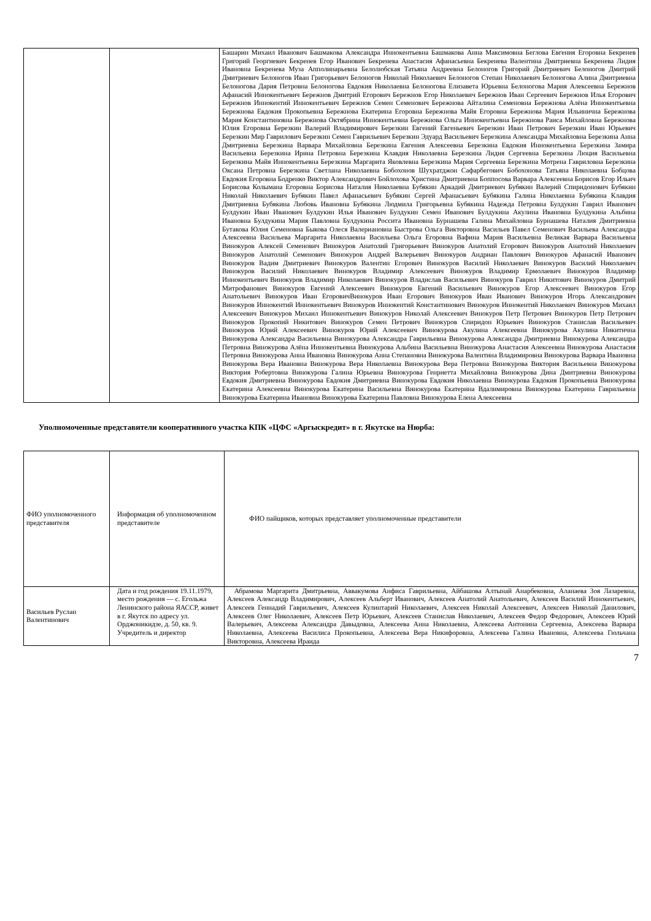| | | Башарин Михаил Иванович Башмакова Александра Иннокентьевна Башмакова Анна Максимовна Беглова Евгения Егоровна Бекренев Григорий Георгиевич Бекренев Егор Иванович Бекренева Анастасия Афанасьевна Бекренева Валентина Дмитриевна Бекренева Лидия Ивановна Бекренева Муза Апполинарьевна Белолюбская Татьяна Андреевна Белоногов Григорий Дмитриевич Белоногов Дмитрий Дмитриевич Белоногов Иван Григорьевич Белоногов Николай Николаевич Белоногов Степан Николаевич Белоногова Алина Дмитриевна Белоногова Дария Петровна Белоногова Евдокия Николаевна Белоногова Елизавета Юрьевна Белоногова Мария Алексеевна Бережнов Афанасий Иннокентьевич Бережнов Дмитрий Егорович Бережнов Егор Николаевич Бережнов Иван Сергеевич Бережнов Илья Егорович Бережнов Иннокентий Иннокентьевич Бережнов Семен Семенович Бережнова Айталина Семеновна Бережнова Алёна Иннокентьевна Бережнова Евдокия Прокопьевна Бережнова Екатерина Егоровна Бережнова Майя Егоровна Бережнова Мария Ильинична Бережнова Мария Константиновна Бережнова Октябрина Иннокентьевна Бережнова Ольга Иннокентьевна Бережнова Раиса Михайловна Бережнова Юлия Егоровна Березкин Валерий Владимирович Березкин Евгений Евгеньевич Березкин Иван Петрович Березкин Иван Юрьевич Березкин Мир Гаврилович Березкин Семен Гаврильевич Березкин Эдуард Васильевич Березкина Александра Михайловна Березкина Анна Дмитриевна Березкина Варвара Михайловна Березкина Евгения Алексеевна Березкина Евдокия Иннокентьевна Березкина Замира Васильевна Березкина Ирина Петровна Березкина Клавдия Николаевна Березкина Лидия Сергеевна Березкина Люция Васильевна Березкина Майя Иннокентьевна Березкина Маргарита Яковлевна Березкина Мария Сергеевна Березкина Мотрена Гавриловна Березкина Оксана Петровна Березкина Светлана Николаевна Бобохонов Шухратджон Сафарбегович Бобохонова Татьяна Николаевна Бобцова Евдокия Егоровна Бодренко Виктор Александрович Бойлохова Христина Дмитриевна Боппосова Варвара Алексеевна Борисов Егор Ильич Борисова Колымана Егоровна Борисова Наталия Николаевна Бубякин Аркадий Дмитриевич Бубякин Валерий Спиридонович Бубякин Николай Николаевич Бубякин Павел Афанасьевич Бубякин Сергей Афанасьевич Бубякина Галина Николаевна Бубякина Клавдия Дмитриевна Бубякина Любовь Ивановна Бубякина Людмила Григорьевна Бубякина Надежда Петровна Булдукин Гаврил Иванович Булдукин Иван Иванович Булдукин Илья Иванович Булдукин Семен Иванович Булдукина Акулина Ивановна Булдукина Альбина Ивановна Булдукина Мария Павловна Булдукина Россита Ивановна Бурнашева Галина Михайловна Бурнашева Наталия Дмитриевна Бутакова Юлия Семеновна Быкова Олеся Валериановна Быстрова Ольга Викторовна Васильев Павел Семенович Васильева Александра Алексеевна Васильева Маргарита Николаевна Васильева Ольга Егоровна Вафина Мария Васильевна Великая Варвара Васильевна Винокуров Алексей Семенович Винокуров Анатолий Григорьевич Винокуров Анатолий Егорович Винокуров Анатолий Николаевич Винокуров Анатолий Семенович Винокуров Андрей Валерьевич Винокуров Андриан Павлович Винокуров Афанасий Иванович Винокуров Вадим Дмитриевич Винокуров Валентин Егорович Винокуров Василий Николаевич Винокуров Василий Николаевич Винокуров Василий Николаевич Винокуров Владимир Алексеевич Винокуров Владимир Ермолаевич Винокуров Владимир Иннокентьевич Винокуров Владимир Николаевич Винокуров Владислав Васильевич Винокуров Гаврил Никитович Винокуров Дмитрий Митрофанович Винокуров Евгений Алексеевич Винокуров Евгений Васильевич Винокуров Егор Алексеевич Винокуров Егор Анатольевич Винокуров Иван ЕгоровичВинокуров Иван Егорович Винокуров Иван Иванович Винокуров Игорь Александрович Винокуров Иннокентий Иннокентьевич Винокуров Иннокентий Константинович Винокуров Иннокентий Николаевич Винокуров Михаил Алексеевич Винокуров Михаил Иннокентьевич Винокуров Николай Алексеевич Винокуров Петр Петрович Винокуров Петр Петрович Винокуров Прокопий Никитович Винокуров Семен Петрович Винокуров Спиридон Юрьевич Винокуров Станислав Васильевич Винокуров Юрий Алексеевич Винокуров Юрий Алексеевич Винокурова Акулина Алексеевна Винокурова Акулина Никитична Винокурова Александра Васильевна Винокурова Александра Гаврильевна Винокурова Александра Дмитриевна Винокурова Александра Петровна Винокурова Алёна Иннокентьевна Винокурова Альбина Васильевна Винокурова Анастасия Алексеевна Винокурова Анастасия Петровна Винокурова Анна Ивановна Винокурова Анна Степановна Винокурова Валентина Владимировна Винокурова Варвара Ивановна Винокурова Вера Ивановна Винокурова Вера Николаевна Винокурова Вера Петровна Винокурова Виктория Васильевна Винокурова Виктория Робертовна Винокурова Галина Юрьевна Винокурова Генриетта Михайловна Винокурова Дина Дмитриевна Винокурова Евдокия Дмитриевна Винокурова Евдокия Дмитриевна Винокурова Евдокия Николаевна Винокурова Евдокия Прокопьевна Винокурова Екатерина Алексеевна Винокурова Екатерина Васильевна Винокурова Екатерина Вдалимировна Винокурова Екатерина Гаврильевна Винокурова Екатерина Ивановна Винокурова Екатерина Павловна Винокурова Елена Алексеевна |
Уполномоченные представители кооперативного участка КПК «ЦФС «Аргыскредит» в г. Якутске на Нюрба:
| ФИО уполномоченного представителя | Информация об уполномоченном представителе | ФИО пайщиков, которых представляет уполномоченные представители |
| Васильев Руслан Валентинович | Дата и год рождения 19.11.1979, место рождения — с. Егольжа Ленинского района ЯАССР, живет в г. Якутск по адресу ул. Орджоникидзе, д. 50, кв. 9. Учредитель и директор | Абрамова Маргарита Дмитрьевна, Аввакумова Анфиса Гаврильевна, Айбашова Алтынай Анарбековна, Аланаева Зоя Лазаревна, Алексеев Александр Владимирович, Алексеев Альберт Иванович, Алексеев Анатолий Анатольевич, Алексеев Василий Иннокентьевич, Алексеев Геннадий Гаврильевич, Алексеев Кулинтарий Николаевич, Алексеев Николай Алексеевич, Алексеев Николай Данилович, Алексеев Олег Николаевич, Алексеев Петр Юрьевич, Алексеев Станислав Николаевич, Алексеев Федор Федорович, Алексеев Юрий Валерьевич, Алексеева Александра Давыдовна, Алексеева Анна Николаевна, Алексеева Антонина Сергеевна, Алексеева Варвара Николаевна, Алексеева Василиса Прокопьевна, Алексеева Вера Никифоровна, Алексеева Галина Ивановна, Алексеева Гюльчана Викторовна, Алексеева Ираида |
7